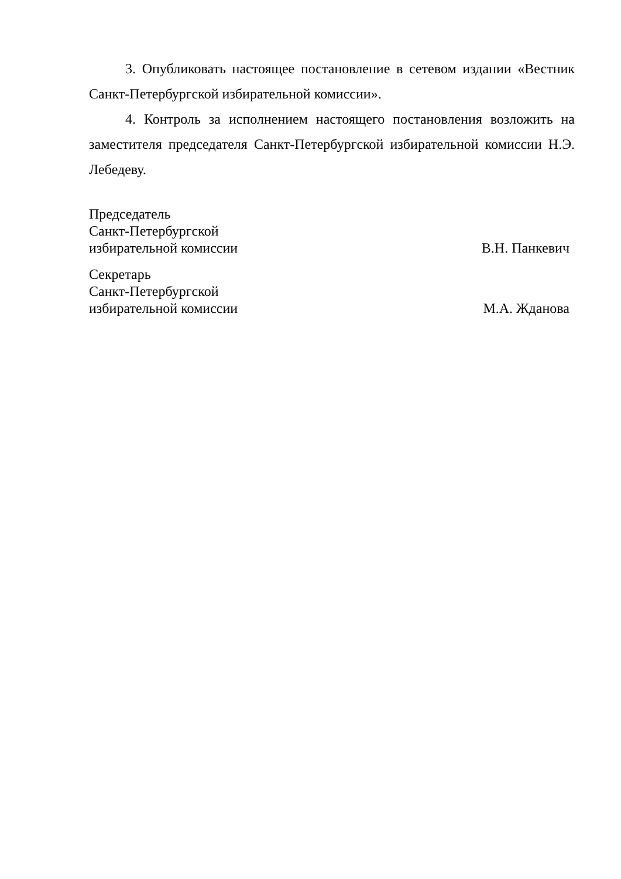3. Опубликовать настоящее постановление в сетевом издании «Вестник Санкт-Петербургской избирательной комиссии».
4. Контроль за исполнением настоящего постановления возложить на заместителя председателя Санкт-Петербургской избирательной комиссии Н.Э. Лебедеву.
Председатель
Санкт-Петербургской
избирательной комиссии
В.Н. Панкевич
Секретарь
Санкт-Петербургской
избирательной комиссии
М.А. Жданова